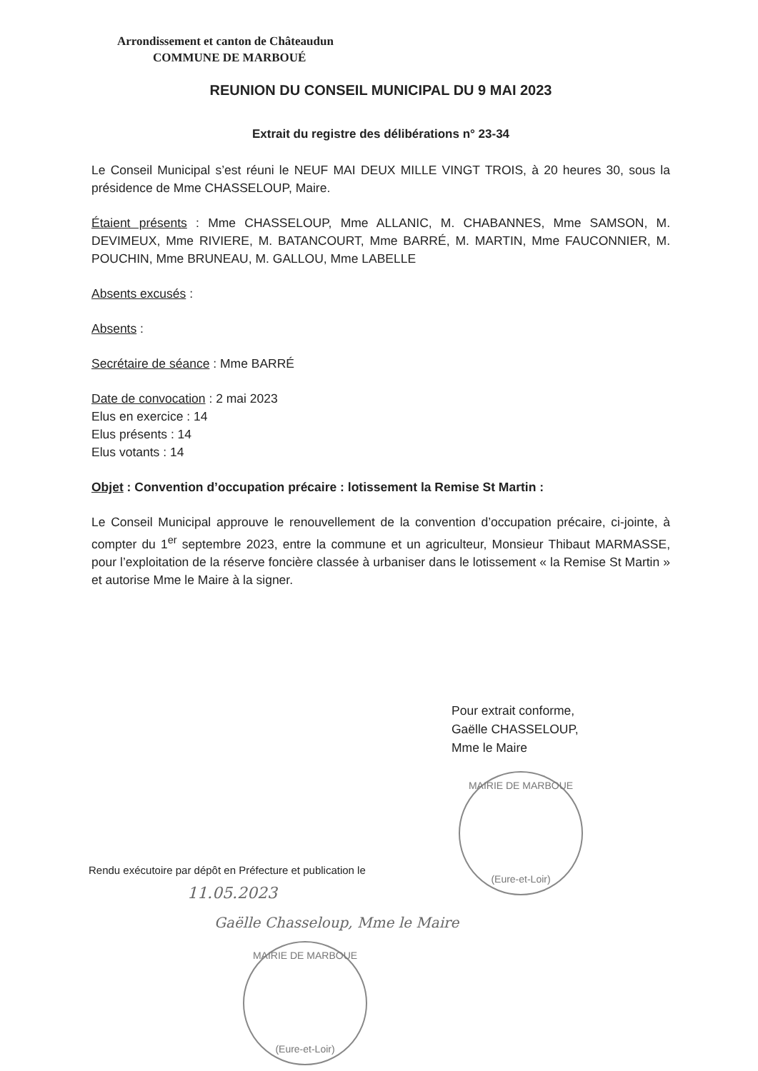Arrondissement et canton de Châteaudun
COMMUNE DE MARBOUÉ
REUNION DU CONSEIL MUNICIPAL DU 9 MAI 2023
Extrait du registre des délibérations n° 23-34
Le Conseil Municipal s’est réuni le NEUF MAI DEUX MILLE VINGT TROIS, à 20 heures 30, sous la présidence de Mme CHASSELOUP, Maire.
Étaient présents : Mme CHASSELOUP, Mme ALLANIC, M. CHABANNES, Mme SAMSON, M. DEVIMEUX, Mme RIVIERE, M. BATANCOURT, Mme BARRÉ, M. MARTIN, Mme FAUCONNIER, M. POUCHIN, Mme BRUNEAU, M. GALLOU, Mme LABELLE
Absents excusés :
Absents :
Secrétaire de séance : Mme BARRÉ
Date de convocation : 2 mai 2023
Elus en exercice : 14
Elus présents : 14
Elus votants : 14
Objet : Convention d’occupation précaire : lotissement la Remise St Martin :
Le Conseil Municipal approuve le renouvellement de la convention d’occupation précaire, ci-jointe, à compter du 1<sup>er</sup> septembre 2023, entre la commune et un agriculteur, Monsieur Thibaut MARMASSE, pour l’exploitation de la réserve foncière classée à urbaniser dans le lotissement « la Remise St Martin » et autorise Mme le Maire à la signer.
Pour extrait conforme,
Gaëlle CHASSELOUP,
Mme le Maire
MAIRIE DE MARBOUE
(Eure-et-Loir)
Rendu exécutoire par dépôt en Préfecture et publication le
11.05.2023
Gaëlle Chasseloup, Mme le Maire
MAIRIE DE MARBOUE
(Eure-et-Loir)